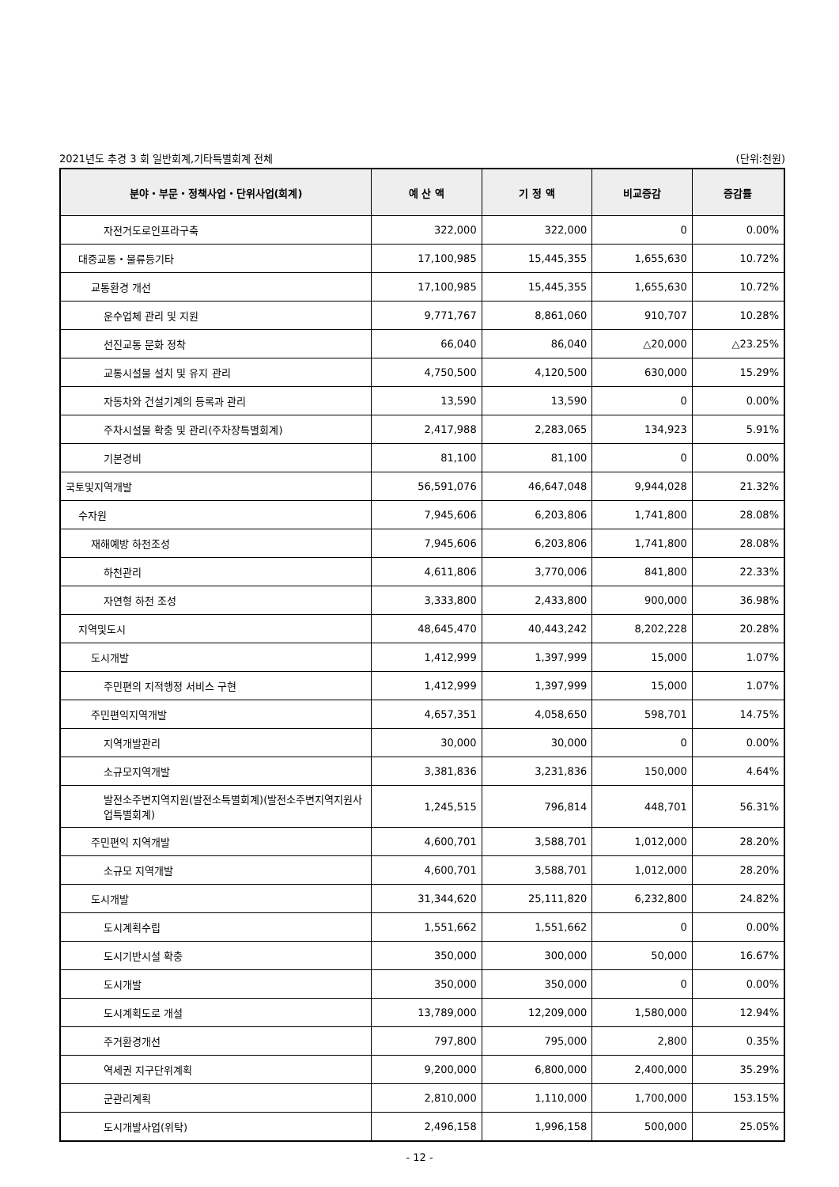2021년도 추경 3 회 일반회계,기타특별회계 전체 (단위:천원)
| 분야・부문・정책사업・단위사업(회계) | 예 산 액 | 기 정 액 | 비교증감 | 증감률 |
| --- | --- | --- | --- | --- |
| 자전거도로인프라구축 | 322,000 | 322,000 | 0 | 0.00% |
| 대중교통・물류등기타 | 17,100,985 | 15,445,355 | 1,655,630 | 10.72% |
| 교통환경 개선 | 17,100,985 | 15,445,355 | 1,655,630 | 10.72% |
| 운수업체 관리 및 지원 | 9,771,767 | 8,861,060 | 910,707 | 10.28% |
| 선진교통 문화 정착 | 66,040 | 86,040 | △20,000 | △23.25% |
| 교통시설물 설치 및 유지 관리 | 4,750,500 | 4,120,500 | 630,000 | 15.29% |
| 자동차와 건설기계의 등록과 관리 | 13,590 | 13,590 | 0 | 0.00% |
| 주차시설물 확충 및 관리(주차장특별회계) | 2,417,988 | 2,283,065 | 134,923 | 5.91% |
| 기본경비 | 81,100 | 81,100 | 0 | 0.00% |
| 국토및지역개발 | 56,591,076 | 46,647,048 | 9,944,028 | 21.32% |
| 수자원 | 7,945,606 | 6,203,806 | 1,741,800 | 28.08% |
| 재해예방 하천조성 | 7,945,606 | 6,203,806 | 1,741,800 | 28.08% |
| 하천관리 | 4,611,806 | 3,770,006 | 841,800 | 22.33% |
| 자연형 하천 조성 | 3,333,800 | 2,433,800 | 900,000 | 36.98% |
| 지역및도시 | 48,645,470 | 40,443,242 | 8,202,228 | 20.28% |
| 도시개발 | 1,412,999 | 1,397,999 | 15,000 | 1.07% |
| 주민편의 지적행정 서비스 구현 | 1,412,999 | 1,397,999 | 15,000 | 1.07% |
| 주민편익지역개발 | 4,657,351 | 4,058,650 | 598,701 | 14.75% |
| 지역개발관리 | 30,000 | 30,000 | 0 | 0.00% |
| 소규모지역개발 | 3,381,836 | 3,231,836 | 150,000 | 4.64% |
| 발전소주변지역지원(발전소특별회계)(발전소주변지역지원사업특별회계) | 1,245,515 | 796,814 | 448,701 | 56.31% |
| 주민편익 지역개발 | 4,600,701 | 3,588,701 | 1,012,000 | 28.20% |
| 소규모 지역개발 | 4,600,701 | 3,588,701 | 1,012,000 | 28.20% |
| 도시개발 | 31,344,620 | 25,111,820 | 6,232,800 | 24.82% |
| 도시계획수립 | 1,551,662 | 1,551,662 | 0 | 0.00% |
| 도시기반시설 확충 | 350,000 | 300,000 | 50,000 | 16.67% |
| 도시개발 | 350,000 | 350,000 | 0 | 0.00% |
| 도시계획도로 개설 | 13,789,000 | 12,209,000 | 1,580,000 | 12.94% |
| 주거환경개선 | 797,800 | 795,000 | 2,800 | 0.35% |
| 역세권 지구단위계획 | 9,200,000 | 6,800,000 | 2,400,000 | 35.29% |
| 군관리계획 | 2,810,000 | 1,110,000 | 1,700,000 | 153.15% |
| 도시개발사업(위탁) | 2,496,158 | 1,996,158 | 500,000 | 25.05% |
- 12 -